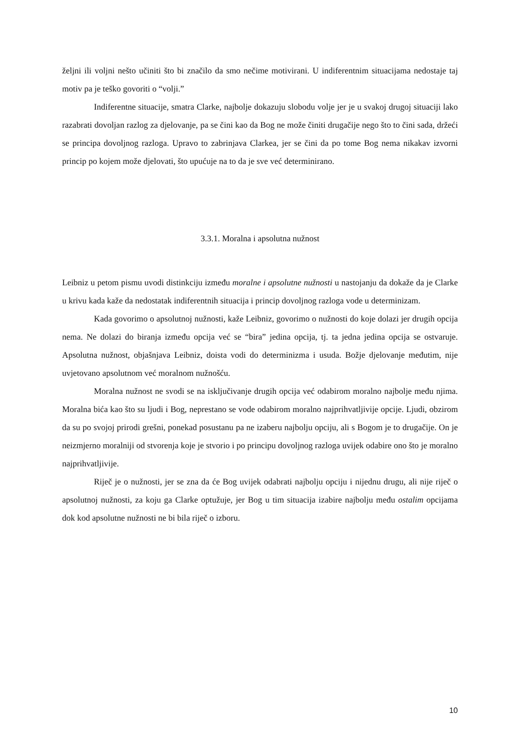željni ili voljni nešto učiniti što bi značilo da smo nečime motivirani. U indiferentnim situacijama nedostaje taj motiv pa je teško govoriti o “volji.”
Indiferentne situacije, smatra Clarke, najbolje dokazuju slobodu volje jer je u svakoj drugoj situaciji lako razabrati dovoljan razlog za djelovanje, pa se čini kao da Bog ne može činiti drugačije nego što to čini sada, držeći se principa dovoljnog razloga. Upravo to zabrinjava Clarkea, jer se čini da po tome Bog nema nikakav izvorni princip po kojem može djelovati, što upućuje na to da je sve već determinirano.
3.3.1. Moralna i apsolutna nužnost
Leibniz u petom pismu uvodi distinkciju između moralne i apsolutne nužnosti u nastojanju da dokaže da je Clarke u krivu kada kaže da nedostatak indiferentnih situacija i princip dovoljnog razloga vode u determinizam.
Kada govorimo o apsolutnoj nužnosti, kaže Leibniz, govorimo o nužnosti do koje dolazi jer drugih opcija nema. Ne dolazi do biranja između opcija već se “bira” jedina opcija, tj. ta jedna jedina opcija se ostvaruje. Apsolutna nužnost, objašnjava Leibniz, doista vodi do determinizma i usuda. Božje djelovanje međutim, nije uvjetovano apsolutnom već moralnom nužnošću.
Moralna nužnost ne svodi se na isključivanje drugih opcija već odabirom moralno najbolje među njima. Moralna bića kao što su ljudi i Bog, neprestano se vode odabirom moralno najprihvatljivije opcije. Ljudi, obzirom da su po svojoj prirodi grešni, ponekad posustanu pa ne izaberu najbolju opciju, ali s Bogom je to drugačije. On je neizmjerno moralniji od stvorenja koje je stvorio i po principu dovoljnog razloga uvijek odabire ono što je moralno najprihvatljivije.
Riječ je o nužnosti, jer se zna da će Bog uvijek odabrati najbolju opciju i nijednu drugu, ali nije riječ o apsolutnoj nužnosti, za koju ga Clarke optužuje, jer Bog u tim situacija izabire najbolju među ostalim opcijama dok kod apsolutne nužnosti ne bi bila riječ o izboru.
10